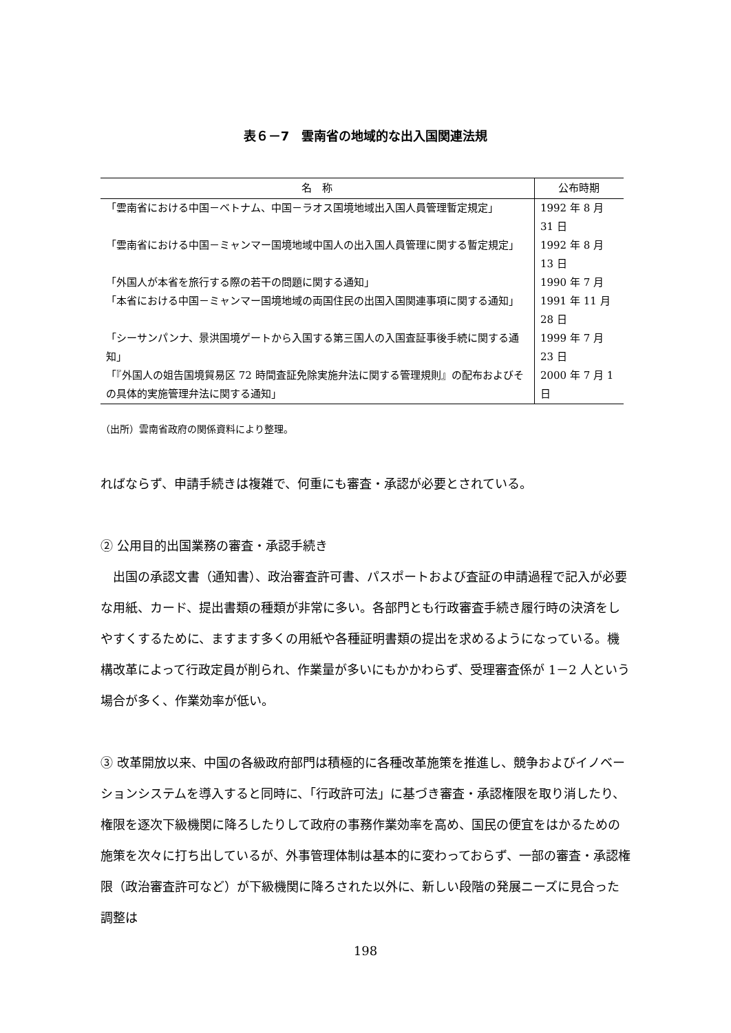表６－7　雲南省の地域的な出入国関連法規
| 名 称 | 公布時期 |
| --- | --- |
| 「雲南省における中国－ベトナム、中国－ラオス国境地域出入国人員管理暫定規定」 | 1992 年 8 月 31 日 |
| 「雲南省における中国－ミャンマー国境地域中国人の出入国人員管理に関する暫定規定」 | 1992 年 8 月 13 日 |
| 「外国人が本省を旅行する際の若干の問題に関する通知」 | 1990 年 7 月 |
| 「本省における中国－ミャンマー国境地域の両国住民の出国入国関連事項に関する通知」 | 1991 年 11 月 28 日 |
| 「シーサンパンナ、景洪国境ゲートから入国する第三国人の入国査証事後手続に関する通知」 | 1999 年 7 月 23 日 |
| 「『外国人の姐告国境貿易区 72 時間査証免除実施弁法に関する管理規則』の配布およびその具体的実施管理弁法に関する通知」 | 2000 年 7 月 1 日 |
（出所）雲南省政府の関係資料により整理。
ればならず、申請手続きは複雑で、何重にも審査・承認が必要とされている。
② 公用目的出国業務の審査・承認手続き
　出国の承認文書（通知書）、政治審査許可書、パスポートおよび査証の申請過程で記入が必要な用紙、カード、提出書類の種類が非常に多い。各部門とも行政審査手続き履行時の決済をしやすくするために、ますます多くの用紙や各種証明書類の提出を求めるようになっている。機構改革によって行政定員が削られ、作業量が多いにもかかわらず、受理審査係が 1－2 人という場合が多く、作業効率が低い。
③ 改革開放以来、中国の各級政府部門は積極的に各種改革施策を推進し、競争およびイノベーションシステムを導入すると同時に、「行政許可法」に基づき審査・承認権限を取り消したり、権限を逐次下級機関に降ろしたりして政府の事務作業効率を高め、国民の便宜をはかるための施策を次々に打ち出しているが、外事管理体制は基本的に変わっておらず、一部の審査・承認権限（政治審査許可など）が下級機関に降ろされた以外に、新しい段階の発展ニーズに見合った調整は
198